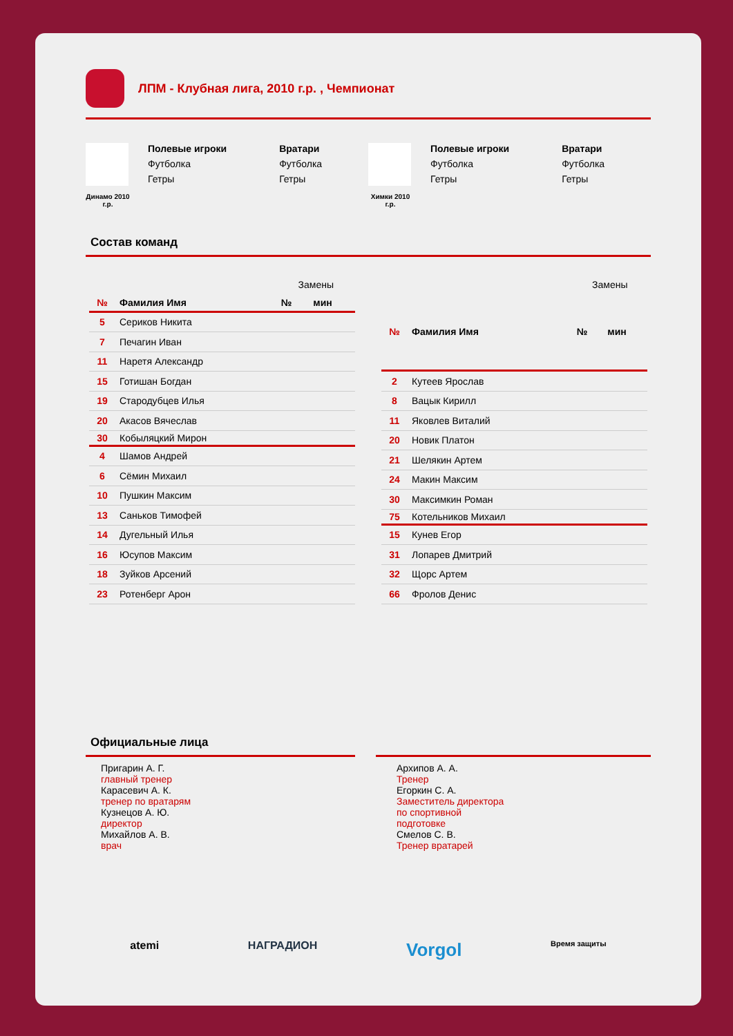ЛПМ - Клубная лига, 2010 г.р. , Чемпионат
Динамо 2010 г.р.
Полевые игроки
Футболка
Гетры
Вратари
Футболка
Гетры
Химки 2010 г.р.
Полевые игроки
Футболка
Гетры
Вратари
Футболка
Гетры
Состав команд
| | | Замены | |
| № | Фамилия Имя | № | мин |
| 5 | Сериков Никита | | |
| 7 | Печагин Иван | | |
| 11 | Наретя Александр | | |
| 15 | Готишан Богдан | | |
| 19 | Стародубцев Илья | | |
| 20 | Акасов Вячеслав | | |
| 30 | Кобыляцкий Мирон | | |
| 4 | Шамов Андрей | | |
| 6 | Сёмин Михаил | | |
| 10 | Пушкин Максим | | |
| 13 | Саньков Тимофей | | |
| 14 | Дугельный Илья | | |
| 16 | Юсупов Максим | | |
| 18 | Зуйков Арсений | | |
| 23 | Ротенберг Арон | | |
| | | Замены | |
| № | Фамилия Имя | № | мин |
| 2 | Кутеев Ярослав | | |
| 8 | Вацык Кирилл | | |
| 11 | Яковлев Виталий | | |
| 20 | Новик Платон | | |
| 21 | Шелякин Артем | | |
| 24 | Макин Максим | | |
| 30 | Максимкин Роман | | |
| 75 | Котельников Михаил | | |
| 15 | Кунев Егор | | |
| 31 | Лопарев Дмитрий | | |
| 32 | Щорс Артем | | |
| 66 | Фролов Денис | | |
Официальные лица
Пригарин А. Г.
главный тренер
Карасевич А. К.
тренер по вратарям
Кузнецов А. Ю.
директор
Михайлов А. В.
врач
Архипов А. А.
Тренер
Егоркин С. А.
Заместитель директора
по спортивной
подготовке
Смелов С. В.
Тренер вратарей
atemi НАГРАДИОН Vorgol Время защиты